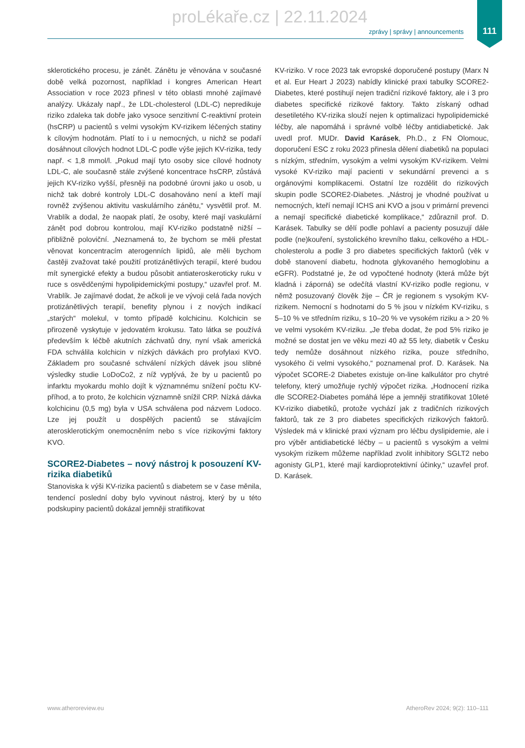proLékaře.cz | 22.11.2024
111
zprávy | správy | announcements
sklerotického procesu, je zánět. Zánětu je věnována v současné době velká pozornost, například i kongres American Heart Association v roce 2023 přinesl v této oblasti mnohé zajímavé analýzy. Ukázaly např., že LDL-cholesterol (LDL-C) nepredikuje riziko zdaleka tak dobře jako vysoce senzitivní C-reaktivní protein (hsCRP) u pacientů s velmi vysokým KV-rizikem léčených statiny k cílovým hodnotám. Platí to i u nemocných, u nichž se podaří dosáhnout cílových hodnot LDL-C podle výše jejich KV-rizika, tedy např. < 1,8 mmol/l. „Pokud mají tyto osoby sice cílové hodnoty LDL-C, ale současně stále zvýšené koncentrace hsCRP, zůstává jejich KV-riziko vyšší, přesněji na podobné úrovni jako u osob, u nichž tak dobré kontroly LDL-C dosahováno není a kteří mají rovněž zvýšenou aktivitu vaskulárního zánětu,“ vysvětlil prof. M. Vrablík a dodal, že naopak platí, že osoby, které mají vaskulární zánět pod dobrou kontrolou, mají KV-riziko podstatně nižší – přibližně poloviční. „Neznamená to, že bychom se měli přestat věnovat koncentracím aterogenních lipidů, ale měli bychom častěji zvažovat také použití protizánětlivých terapií, které budou mít synergické efekty a budou působit antiateroskeroticky ruku v ruce s osvědčenými hypolipidemickými postupy,“ uzavřel prof. M. Vrablík. Je zajímavé dodat, že ačkoli je ve vývoji celá řada nových protizánětlivých terapií, benefity plynou i z nových indikací „starých“ molekul, v tomto případě kolchicinu. Kolchicin se přirozeně vyskytuje v jedovatém krokusu. Tato látka se používá především k léčbě akutních záchvatů dny, nyní však americká FDA schválila kolchicin v nízkých dávkách pro profylaxi KVO. Základem pro současné schválení nízkých dávek jsou slibné výsledky studie LoDoCo2, z níž vyplývá, že by u pacientů po infarktu myokardu mohlo dojít k významnému snížení počtu KV-příhod, a to proto, že kolchicin významně snížil CRP. Nízká dávka kolchicinu (0,5 mg) byla v USA schválena pod názvem Lodoco. Lze jej použít u dospělých pacientů se stávajícím aterosklerotickým onemocněním nebo s více rizikovými faktory KVO.
SCORE2-Diabetes – nový nástroj k posouzení KV-rizika diabetiků
Stanoviska k výši KV-rizika pacientů s diabetem se v čase měnila, tendencí poslední doby bylo vyvinout nástroj, který by u této podskupiny pacientů dokázal jemněji stratifikovat
KV-riziko. V roce 2023 tak evropské doporučené postupy (Marx N et al. Eur Heart J 2023) nabídly klinické praxi tabulky SCORE2-Diabetes, které postihují nejen tradiční rizikové faktory, ale i 3 pro diabetes specifické rizikové faktory. Takto získaný odhad desetiletého KV-rizika slouží nejen k optimalizaci hypolipidemické léčby, ale napomáhá i správné volbě léčby antidiabetické. Jak uvedl prof. MUDr. David Karásek, Ph.D., z FN Olomouc, doporučení ESC z roku 2023 přinesla dělení diabetiků na populaci s nízkým, středním, vysokým a velmi vysokým KV-rizikem. Velmi vysoké KV-riziko mají pacienti v sekundární prevenci a s orgánovými komplikacemi. Ostatní lze rozdělit do rizikových skupin podle SCORE2-Diabetes. „Nástroj je vhodné používat u nemocných, kteří nemají ICHS ani KVO a jsou v primární prevenci a nemají specifické diabetické komplikace,“ zdůraznil prof. D. Karásek. Tabulky se dělí podle pohlaví a pacienty posuzují dále podle (ne)kouření, systolického krevního tlaku, celkového a HDL-cholesterolu a podle 3 pro diabetes specifických faktorů (věk v době stanovení diabetu, hodnota glykovaného hemoglobinu a eGFR). Podstatné je, že od vypočtené hodnoty (která může být kladná i záporná) se odečítá vlastní KV-riziko podle regionu, v němž posuzovaný člověk žije – ČR je regionem s vysokým KV-rizikem. Nemocní s hodnotami do 5 % jsou v nízkém KV-riziku, s 5–10 % ve středním riziku, s 10–20 % ve vysokém riziku a > 20 % ve velmi vysokém KV-riziku. „Je třeba dodat, že pod 5% riziko je možné se dostat jen ve věku mezi 40 až 55 lety, diabetik v Česku tedy nemůže dosáhnout nízkého rizika, pouze středního, vysokého či velmi vysokého,“ poznamenal prof. D. Karásek. Na výpočet SCORE-2 Diabetes existuje on-line kalkulátor pro chytré telefony, který umožňuje rychlý výpočet rizika. „Hodnocení rizika dle SCORE2-Diabetes pomáhá lépe a jemněji stratifikovat 10leté KV-riziko diabetiků, protože vychází jak z tradičních rizikových faktorů, tak ze 3 pro diabetes specifických rizikových faktorů. Výsledek má v klinické praxi význam pro léčbu dyslipidemie, ale i pro výběr antidiabetické léčby – u pacientů s vysokým a velmi vysokým rizikem můžeme například zvolit inhibitory SGLT2 nebo agonisty GLP1, které mají kardioprotektivní účinky,“ uzavřel prof. D. Karásek.
www.atheroreview.eu
AtheroRev 2024; 9(2): 110–111